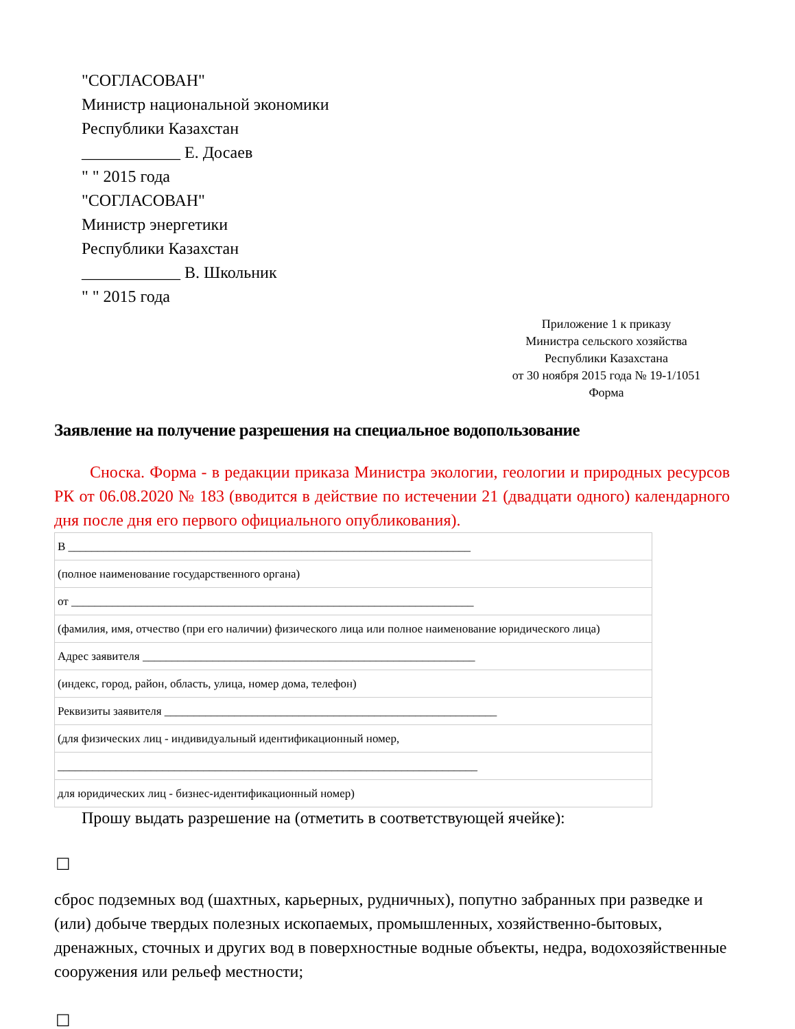"СОГЛАСОВАН"
Министр национальной экономики
Республики Казахстан
____________ Е. Досаев
" " 2015 года
"СОГЛАСОВАН"
Министр энергетики
Республики Казахстан
____________ В. Школьник
" " 2015 года
Приложение 1 к приказу
Министра сельского хозяйства
Республики Казахстана
от 30 ноября 2015 года № 19-1/1051
Форма
Заявление на получение разрешения на специальное водопользование
Сноска. Форма - в редакции приказа Министра экологии, геологии и природных ресурсов РК от 06.08.2020 № 183 (вводится в действие по истечении 21 (двадцати одного) календарного дня после дня его первого официального опубликования).
| В _____________________________________________________________________ |
| (полное наименование государственного органа) |
| от _____________________________________________________________________ |
| (фамилия, имя, отчество (при его наличии) физического лица или полное наименование юридического лица) |
| Адрес заявителя _________________________________________________________ |
| (индекс, город, район, область, улица, номер дома, телефон) |
| Реквизиты заявителя _________________________________________________________ |
| (для физических лиц - индивидуальный идентификационный номер, |
| ________________________________________________________________________ |
| для юридических лиц - бизнес-идентификационный номер) |
Прошу выдать разрешение на (отметить в соответствующей ячейке):
☐
сброс подземных вод (шахтных, карьерных, рудничных), попутно забранных при разведке и (или) добыче твердых полезных ископаемых, промышленных, хозяйственно-бытовых, дренажных, сточных и других вод в поверхностные водные объекты, недра, водохозяйственные сооружения или рельеф местности;
☐